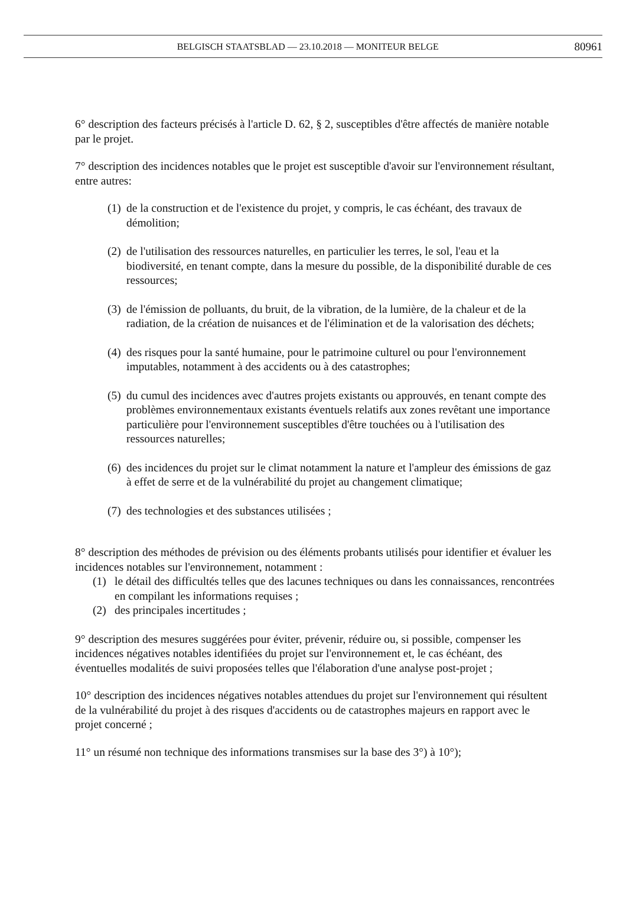BELGISCH STAATSBLAD — 23.10.2018 — MONITEUR BELGE 80961
6° description des facteurs précisés à l'article D. 62, § 2, susceptibles d'être affectés de manière notable par le projet.
7° description des incidences notables que le projet est susceptible d'avoir sur l'environnement résultant, entre autres:
(1) de la construction et de l'existence du projet, y compris, le cas échéant, des travaux de démolition;
(2) de l'utilisation des ressources naturelles, en particulier les terres, le sol, l'eau et la biodiversité, en tenant compte, dans la mesure du possible, de la disponibilité durable de ces ressources;
(3) de l'émission de polluants, du bruit, de la vibration, de la lumière, de la chaleur et de la radiation, de la création de nuisances et de l'élimination et de la valorisation des déchets;
(4) des risques pour la santé humaine, pour le patrimoine culturel ou pour l'environnement imputables, notamment à des accidents ou à des catastrophes;
(5) du cumul des incidences avec d'autres projets existants ou approuvés, en tenant compte des problèmes environnementaux existants éventuels relatifs aux zones revêtant une importance particulière pour l'environnement susceptibles d'être touchées ou à l'utilisation des ressources naturelles;
(6) des incidences du projet sur le climat notamment la nature et l'ampleur des émissions de gaz à effet de serre et de la vulnérabilité du projet au changement climatique;
(7) des technologies et des substances utilisées ;
8° description des méthodes de prévision ou des éléments probants utilisés pour identifier et évaluer les incidences notables sur l'environnement, notamment :
(1) le détail des difficultés telles que des lacunes techniques ou dans les connaissances, rencontrées en compilant les informations requises ;
(2) des principales incertitudes ;
9° description des mesures suggérées pour éviter, prévenir, réduire ou, si possible, compenser les incidences négatives notables identifiées du projet sur l'environnement et, le cas échéant, des éventuelles modalités de suivi proposées telles que l'élaboration d'une analyse post-projet ;
10° description des incidences négatives notables attendues du projet sur l'environnement qui résultent de la vulnérabilité du projet à des risques d'accidents ou de catastrophes majeurs en rapport avec le projet concerné ;
11° un résumé non technique des informations transmises sur la base des 3°) à 10°);